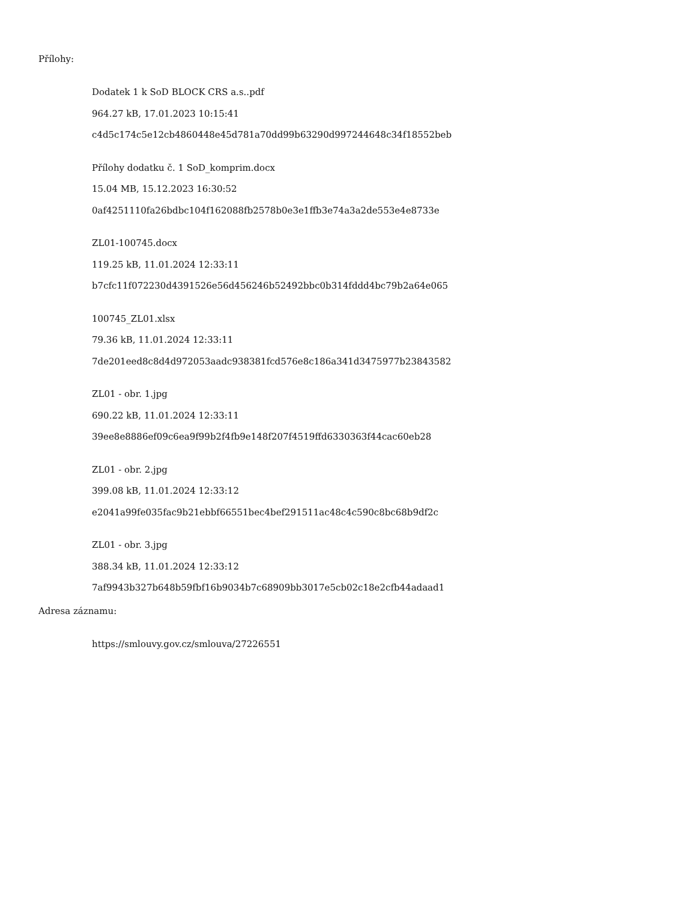Přílohy:
Dodatek 1 k SoD BLOCK CRS a.s..pdf
964.27 kB, 17.01.2023 10:15:41
c4d5c174c5e12cb4860448e45d781a70dd99b63290d997244648c34f18552beb
Přílohy dodatku č. 1 SoD_komprim.docx
15.04 MB, 15.12.2023 16:30:52
0af4251110fa26bdbc104f162088fb2578b0e3e1ffb3e74a3a2de553e4e8733e
ZL01-100745.docx
119.25 kB, 11.01.2024 12:33:11
b7cfc11f072230d4391526e56d456246b52492bbc0b314fddd4bc79b2a64e065
100745_ZL01.xlsx
79.36 kB, 11.01.2024 12:33:11
7de201eed8c8d4d972053aadc938381fcd576e8c186a341d3475977b23843582
ZL01 - obr. 1.jpg
690.22 kB, 11.01.2024 12:33:11
39ee8e8886ef09c6ea9f99b2f4fb9e148f207f4519ffd6330363f44cac60eb28
ZL01 - obr. 2.jpg
399.08 kB, 11.01.2024 12:33:12
e2041a99fe035fac9b21ebbf66551bec4bef291511ac48c4c590c8bc68b9df2c
ZL01 - obr. 3.jpg
388.34 kB, 11.01.2024 12:33:12
7af9943b327b648b59fbf16b9034b7c68909bb3017e5cb02c18e2cfb44adaad1
Adresa záznamu:
https://smlouvy.gov.cz/smlouva/27226551